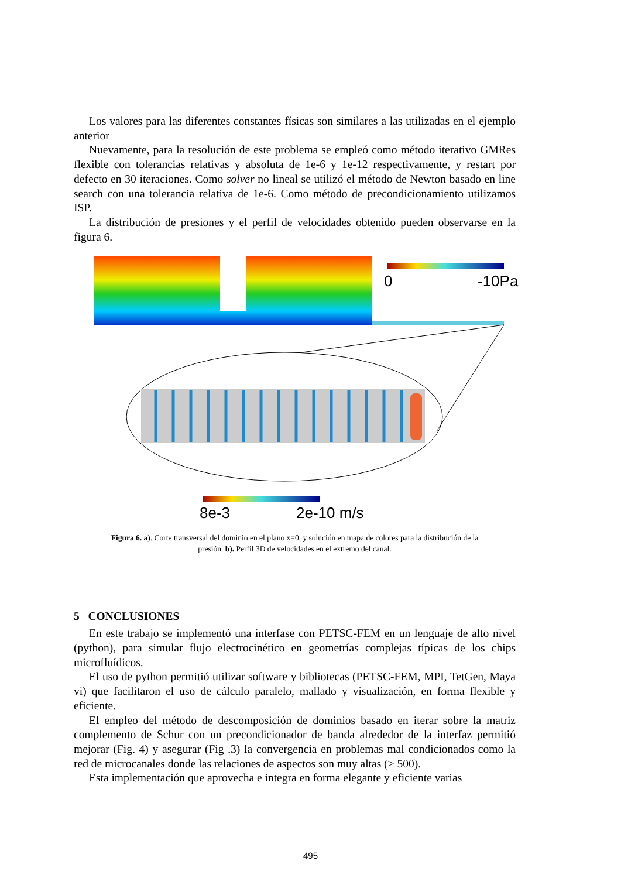Los valores para las diferentes constantes físicas son similares a las utilizadas en el ejemplo anterior
Nuevamente, para la resolución de este problema se empleó como método iterativo GMRes flexible con tolerancias relativas y absoluta de 1e-6 y 1e-12 respectivamente, y restart por defecto en 30 iteraciones. Como solver no lineal se utilizó el método de Newton basado en line search con una tolerancia relativa de 1e-6. Como método de precondicionamiento utilizamos ISP.
La distribución de presiones y el perfil de velocidades obtenido pueden observarse en la figura 6.
0
-10Pa
8e-3
2e-10 m/s
Figura 6. a). Corte transversal del dominio en el plano x=0, y solución en mapa de colores para la distribución de la presión. b). Perfil 3D de velocidades en el extremo del canal.
5 CONCLUSIONES
En este trabajo se implementó una interfase con PETSC-FEM en un lenguaje de alto nivel (python), para simular flujo electrocinético en geometrías complejas típicas de los chips microfluídicos.
El uso de python permitió utilizar software y bibliotecas (PETSC-FEM, MPI, TetGen, Maya vi) que facilitaron el uso de cálculo paralelo, mallado y visualización, en forma flexible y eficiente.
El empleo del método de descomposición de dominios basado en iterar sobre la matriz complemento de Schur con un precondicionador de banda alrededor de la interfaz permitió mejorar (Fig. 4) y asegurar (Fig .3) la convergencia en problemas mal condicionados como la red de microcanales donde las relaciones de aspectos son muy altas (> 500).
Esta implementación que aprovecha e integra en forma elegante y eficiente varias
495